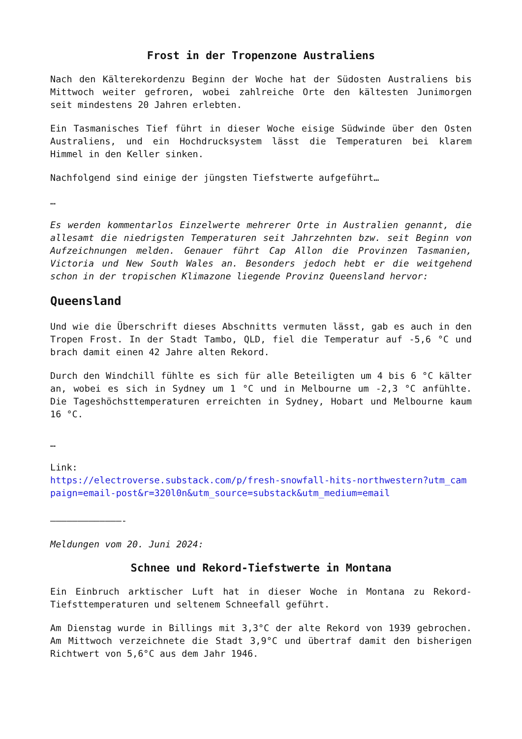Frost in der Tropenzone Australiens
Nach den Kälterekordenzu Beginn der Woche hat der Südosten Australiens bis Mittwoch weiter gefroren, wobei zahlreiche Orte den kältesten Junimorgen seit mindestens 20 Jahren erlebten.
Ein Tasmanisches Tief führt in dieser Woche eisige Südwinde über den Osten Australiens, und ein Hochdrucksystem lässt die Temperaturen bei klarem Himmel in den Keller sinken.
Nachfolgend sind einige der jüngsten Tiefstwerte aufgeführt…
…
Es werden kommentarlos Einzelwerte mehrerer Orte in Australien genannt, die allesamt die niedrigsten Temperaturen seit Jahrzehnten bzw. seit Beginn von Aufzeichnungen melden. Genauer führt Cap Allon die Provinzen Tasmanien, Victoria und New South Wales an. Besonders jedoch hebt er die weitgehend schon in der tropischen Klimazone liegende Provinz Queensland hervor:
Queensland
Und wie die Überschrift dieses Abschnitts vermuten lässt, gab es auch in den Tropen Frost. In der Stadt Tambo, QLD, fiel die Temperatur auf -5,6 °C und brach damit einen 42 Jahre alten Rekord.
Durch den Windchill fühlte es sich für alle Beteiligten um 4 bis 6 °C kälter an, wobei es sich in Sydney um 1 °C und in Melbourne um -2,3 °C anfühlte. Die Tageshöchsttemperaturen erreichten in Sydney, Hobart und Melbourne kaum 16 °C.
…
Link:
https://electroverse.substack.com/p/fresh-snowfall-hits-northwestern?utm_campaign=email-post&r=320l0n&utm_source=substack&utm_medium=email
—————————————-
Meldungen vom 20. Juni 2024:
Schnee und Rekord-Tiefstwerte in Montana
Ein Einbruch arktischer Luft hat in dieser Woche in Montana zu Rekord-Tiefsttemperaturen und seltenem Schneefall geführt.
Am Dienstag wurde in Billings mit 3,3°C der alte Rekord von 1939 gebrochen. Am Mittwoch verzeichnete die Stadt 3,9°C und übertraf damit den bisherigen Richtwert von 5,6°C aus dem Jahr 1946.